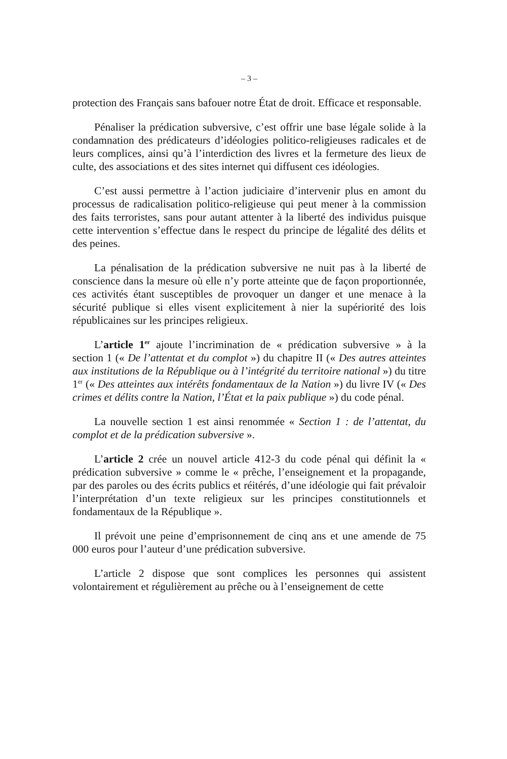– 3 –
protection des Français sans bafouer notre État de droit. Efficace et responsable.
Pénaliser la prédication subversive, c’est offrir une base légale solide à la condamnation des prédicateurs d’idéologies politico-religieuses radicales et de leurs complices, ainsi qu’à l’interdiction des livres et la fermeture des lieux de culte, des associations et des sites internet qui diffusent ces idéologies.
C’est aussi permettre à l’action judiciaire d’intervenir plus en amont du processus de radicalisation politico-religieuse qui peut mener à la commission des faits terroristes, sans pour autant attenter à la liberté des individus puisque cette intervention s’effectue dans le respect du principe de légalité des délits et des peines.
La pénalisation de la prédication subversive ne nuit pas à la liberté de conscience dans la mesure où elle n’y porte atteinte que de façon proportionnée, ces activités étant susceptibles de provoquer un danger et une menace à la sécurité publique si elles visent explicitement à nier la supériorité des lois républicaines sur les principes religieux.
L’article 1<sup>er</sup> ajoute l’incrimination de « prédication subversive » à la section 1 (« De l’attentat et du complot ») du chapitre II (« Des autres atteintes aux institutions de la République ou à l’intégrité du territoire national ») du titre 1<sup>er</sup> (« Des atteintes aux intérêts fondamentaux de la Nation ») du livre IV (« Des crimes et délits contre la Nation, l’État et la paix publique ») du code pénal.
La nouvelle section 1 est ainsi renommée « Section 1 : de l’attentat, du complot et de la prédication subversive ».
L’article 2 crée un nouvel article 412-3 du code pénal qui définit la « prédication subversive » comme le « prêche, l’enseignement et la propagande, par des paroles ou des écrits publics et réitérés, d’une idéologie qui fait prévaloir l’interprétation d’un texte religieux sur les principes constitutionnels et fondamentaux de la République ».
Il prévoit une peine d’emprisonnement de cinq ans et une amende de 75 000 euros pour l’auteur d’une prédication subversive.
L’article 2 dispose que sont complices les personnes qui assistent volontairement et régulièrement au prêche ou à l’enseignement de cette